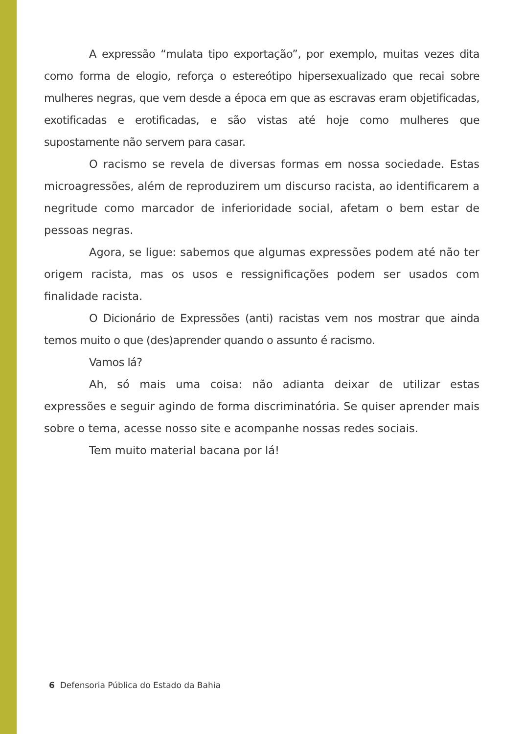A expressão “mulata tipo exportação”, por exemplo, muitas vezes dita como forma de elogio, reforça o estereótipo hipersexualizado que recai sobre mulheres negras, que vem desde a época em que as escravas eram objetificadas, exotificadas e erotificadas, e são vistas até hoje como mulheres que supostamente não servem para casar.
O racismo se revela de diversas formas em nossa sociedade. Estas microagressões, além de reproduzirem um discurso racista, ao identificarem a negritude como marcador de inferioridade social, afetam o bem estar de pessoas negras.
Agora, se ligue: sabemos que algumas expressões podem até não ter origem racista, mas os usos e ressignificações podem ser usados com finalidade racista.
O Dicionário de Expressões (anti) racistas vem nos mostrar que ainda temos muito o que (des)aprender quando o assunto é racismo.
Vamos lá?
Ah, só mais uma coisa: não adianta deixar de utilizar estas expressões e seguir agindo de forma discriminatória. Se quiser aprender mais sobre o tema, acesse nosso site e acompanhe nossas redes sociais.
Tem muito material bacana por lá!
6 Defensoria Pública do Estado da Bahia